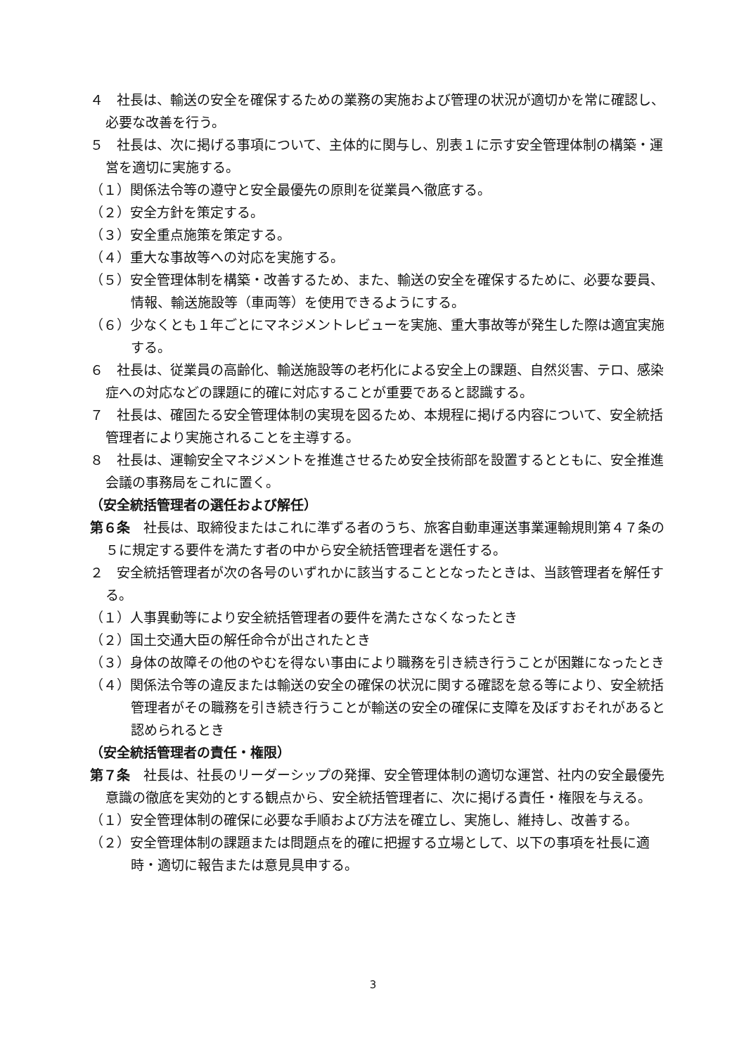４　社長は、輸送の安全を確保するための業務の実施および管理の状況が適切かを常に確認し、必要な改善を行う。
５　社長は、次に掲げる事項について、主体的に関与し、別表１に示す安全管理体制の構築・運営を適切に実施する。
（１）関係法令等の遵守と安全最優先の原則を従業員へ徹底する。
（２）安全方針を策定する。
（３）安全重点施策を策定する。
（４）重大な事故等への対応を実施する。
（５）安全管理体制を構築・改善するため、また、輸送の安全を確保するために、必要な要員、情報、輸送施設等（車両等）を使用できるようにする。
（６）少なくとも１年ごとにマネジメントレビューを実施、重大事故等が発生した際は適宜実施する。
６　社長は、従業員の高齢化、輸送施設等の老朽化による安全上の課題、自然災害、テロ、感染症への対応などの課題に的確に対応することが重要であると認識する。
７　社長は、確固たる安全管理体制の実現を図るため、本規程に掲げる内容について、安全統括管理者により実施されることを主導する。
８　社長は、運輸安全マネジメントを推進させるため安全技術部を設置するとともに、安全推進会議の事務局をこれに置く。
（安全統括管理者の選任および解任）
第６条　社長は、取締役またはこれに準ずる者のうち、旅客自動車運送事業運輸規則第４７条の５に規定する要件を満たす者の中から安全統括管理者を選任する。
２　安全統括管理者が次の各号のいずれかに該当することとなったときは、当該管理者を解任する。
（１）人事異動等により安全統括管理者の要件を満たさなくなったとき
（２）国土交通大臣の解任命令が出されたとき
（３）身体の故障その他のやむを得ない事由により職務を引き続き行うことが困難になったとき
（４）関係法令等の違反または輸送の安全の確保の状況に関する確認を怠る等により、安全統括管理者がその職務を引き続き行うことが輸送の安全の確保に支障を及ぼすおそれがあると認められるとき
（安全統括管理者の責任・権限）
第７条　社長は、社長のリーダーシップの発揮、安全管理体制の適切な運営、社内の安全最優先意識の徹底を実効的とする観点から、安全統括管理者に、次に掲げる責任・権限を与える。
（１）安全管理体制の確保に必要な手順および方法を確立し、実施し、維持し、改善する。
（２）安全管理体制の課題または問題点を的確に把握する立場として、以下の事項を社長に適時・適切に報告または意見具申する。
3